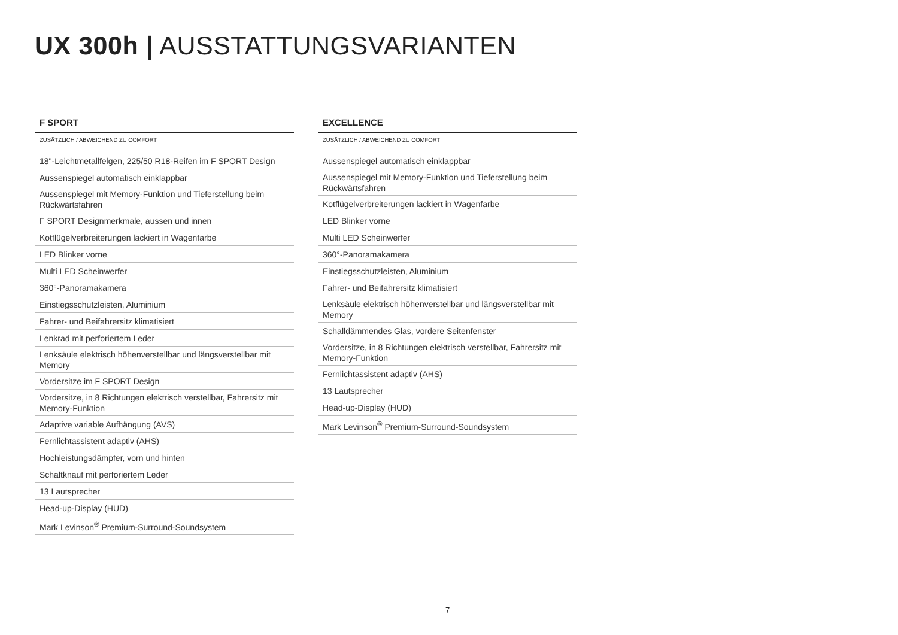UX 300h | AUSSTATTUNGSVARIANTEN
F SPORT
ZUSÄTZLICH / ABWEICHEND ZU COMFORT
| 18"-Leichtmetallfelgen, 225/50 R18-Reifen im F SPORT Design |
| Aussenspiegel automatisch einklappbar |
| Aussenspiegel mit Memory-Funktion und Tieferstellung beim Rückwärtsfahren |
| F SPORT Designmerkmale, aussen und innen |
| Kotflügelverbreiterungen lackiert in Wagenfarbe |
| LED Blinker vorne |
| Multi LED Scheinwerfer |
| 360°-Panoramakamera |
| Einstiegsschutzleisten, Aluminium |
| Fahrer- und Beifahrersitz klimatisiert |
| Lenkrad mit perforiertem Leder |
| Lenksäule elektrisch höhenverstellbar und längsverstellbar mit Memory |
| Vordersitze im F SPORT Design |
| Vordersitze, in 8 Richtungen elektrisch verstellbar, Fahrersitz mit Memory-Funktion |
| Adaptive variable Aufhängung (AVS) |
| Fernlichtassistent adaptiv (AHS) |
| Hochleistungsdämpfer, vorn und hinten |
| Schaltknauf mit perforiertem Leder |
| 13 Lautsprecher |
| Head-up-Display (HUD) |
| Mark Levinson<sup>®</sup> Premium-Surround-Soundsystem |
EXCELLENCE
ZUSÄTZLICH / ABWEICHEND ZU COMFORT
| Aussenspiegel automatisch einklappbar |
| Aussenspiegel mit Memory-Funktion und Tieferstellung beim Rückwärtsfahren |
| Kotflügelverbreiterungen lackiert in Wagenfarbe |
| LED Blinker vorne |
| Multi LED Scheinwerfer |
| 360°-Panoramakamera |
| Einstiegsschutzleisten, Aluminium |
| Fahrer- und Beifahrersitz klimatisiert |
| Lenksäule elektrisch höhenverstellbar und längsverstellbar mit Memory |
| Schalldämmendes Glas, vordere Seitenfenster |
| Vordersitze, in 8 Richtungen elektrisch verstellbar, Fahrersitz mit Memory-Funktion |
| Fernlichtassistent adaptiv (AHS) |
| 13 Lautsprecher |
| Head-up-Display (HUD) |
| Mark Levinson<sup>®</sup> Premium-Surround-Soundsystem |
7